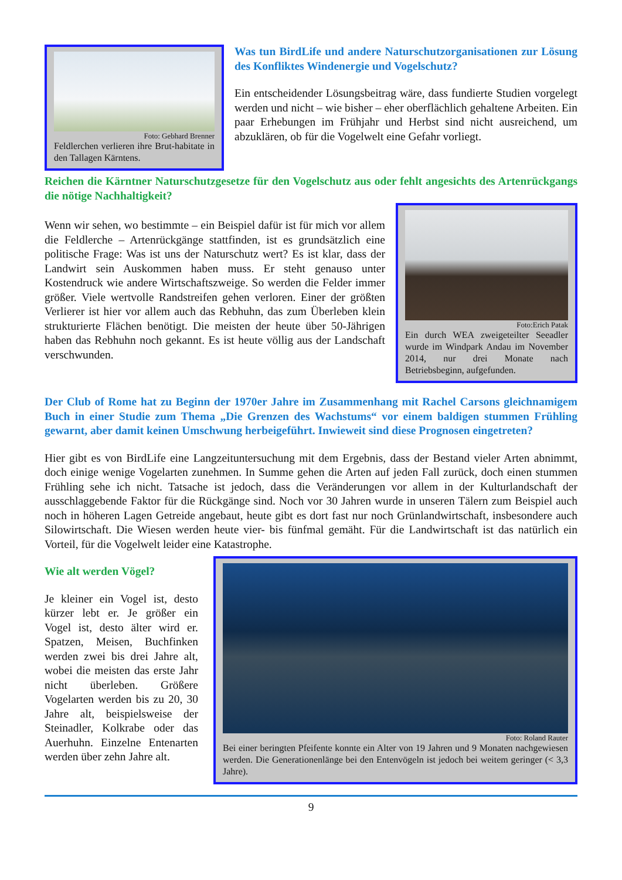Foto: Gebhard Brenner
Feldlerchen verlieren ihre Brut-habitate in den Tallagen Kärntens.
Was tun BirdLife und andere Naturschutzorganisationen zur Lösung des Konfliktes Windenergie und Vogelschutz?
Ein entscheidender Lösungsbeitrag wäre, dass fundierte Studien vorgelegt werden und nicht – wie bisher – eher oberflächlich gehaltene Arbeiten. Ein paar Erhebungen im Frühjahr und Herbst sind nicht ausreichend, um abzuklären, ob für die Vogelwelt eine Gefahr vorliegt.
Reichen die Kärntner Naturschutzgesetze für den Vogelschutz aus oder fehlt angesichts des Artenrückgangs die nötige Nachhaltigkeit?
Wenn wir sehen, wo bestimmte – ein Beispiel dafür ist für mich vor allem die Feldlerche – Artenrückgänge stattfinden, ist es grundsätzlich eine politische Frage: Was ist uns der Naturschutz wert? Es ist klar, dass der Landwirt sein Auskommen haben muss. Er steht genauso unter Kostendruck wie andere Wirtschaftszweige. So werden die Felder immer größer. Viele wertvolle Randstreifen gehen verloren. Einer der größten Verlierer ist hier vor allem auch das Rebhuhn, das zum Überleben klein strukturierte Flächen benötigt. Die meisten der heute über 50-Jährigen haben das Rebhuhn noch gekannt. Es ist heute völlig aus der Landschaft verschwunden.
Foto:Erich Patak
Ein durch WEA zweigeteilter Seeadler wurde im Windpark Andau im November 2014, nur drei Monate nach Betriebsbeginn, aufgefunden.
Der Club of Rome hat zu Beginn der 1970er Jahre im Zusammenhang mit Rachel Carsons gleichnamigem Buch in einer Studie zum Thema „Die Grenzen des Wachstums“ vor einem baldigen stummen Frühling gewarnt, aber damit keinen Umschwung herbeigeführt. Inwieweit sind diese Prognosen eingetreten?
Hier gibt es von BirdLife eine Langzeituntersuchung mit dem Ergebnis, dass der Bestand vieler Arten abnimmt, doch einige wenige Vogelarten zunehmen. In Summe gehen die Arten auf jeden Fall zurück, doch einen stummen Frühling sehe ich nicht. Tatsache ist jedoch, dass die Veränderungen vor allem in der Kulturlandschaft der ausschlaggebende Faktor für die Rückgänge sind. Noch vor 30 Jahren wurde in unseren Tälern zum Beispiel auch noch in höheren Lagen Getreide angebaut, heute gibt es dort fast nur noch Grünlandwirtschaft, insbesondere auch Silowirtschaft. Die Wiesen werden heute vier- bis fünfmal gemäht. Für die Landwirtschaft ist das natürlich ein Vorteil, für die Vogelwelt leider eine Katastrophe.
Wie alt werden Vögel?
Je kleiner ein Vogel ist, desto kürzer lebt er. Je größer ein Vogel ist, desto älter wird er. Spatzen, Meisen, Buchfinken werden zwei bis drei Jahre alt, wobei die meisten das erste Jahr nicht überleben. Größere Vogelarten werden bis zu 20, 30 Jahre alt, beispielsweise der Steinadler, Kolkrabe oder das Auerhuhn. Einzelne Entenarten werden über zehn Jahre alt.
Foto: Roland Rauter
Bei einer beringten Pfeifente konnte ein Alter von 19 Jahren und 9 Monaten nachgewiesen werden. Die Generationenlänge bei den Entenvögeln ist jedoch bei weitem geringer (< 3,3 Jahre).
9